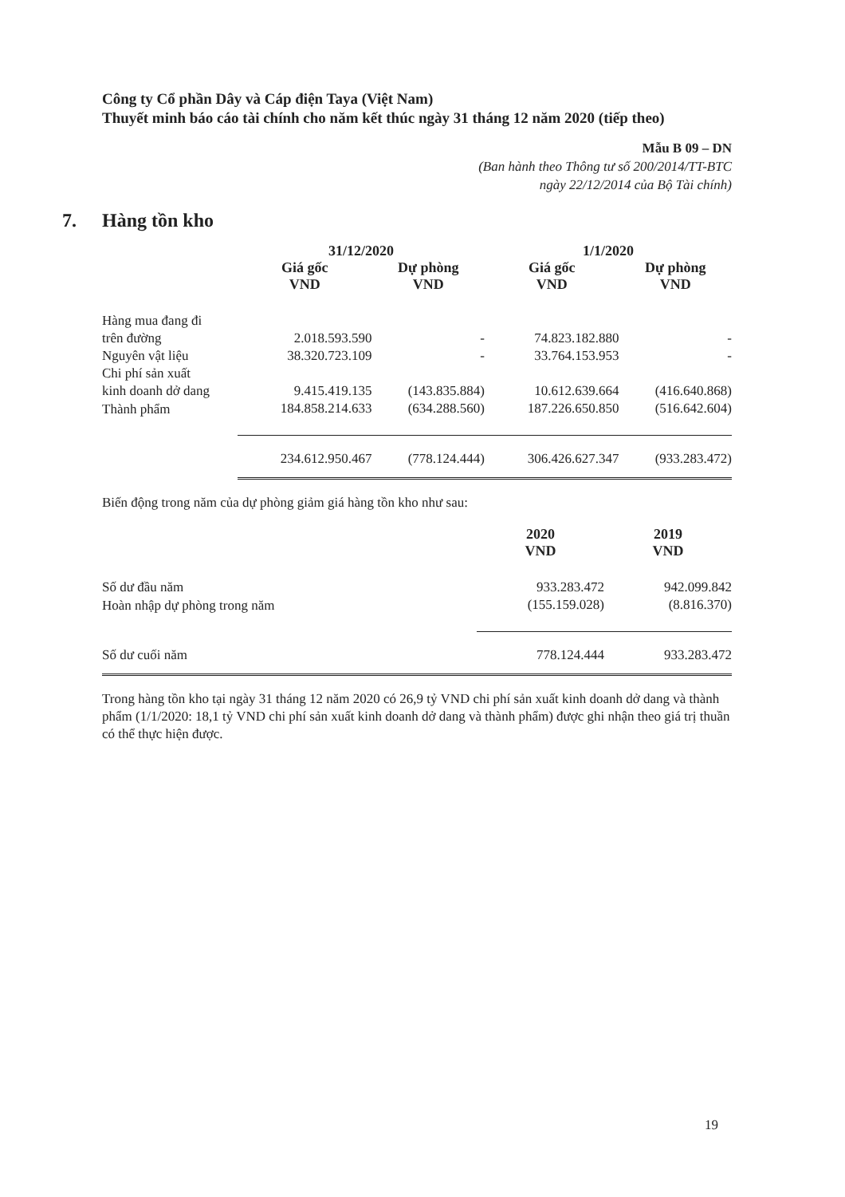Công ty Cổ phần Dây và Cáp điện Taya (Việt Nam)
Thuyết minh báo cáo tài chính cho năm kết thúc ngày 31 tháng 12 năm 2020 (tiếp theo)
Mẫu B 09 – DN
(Ban hành theo Thông tư số 200/2014/TT-BTC
ngày 22/12/2014 của Bộ Tài chính)
7. Hàng tồn kho
| | 31/12/2020 | | 1/1/2020 | |
| --- | --- | --- | --- | --- |
| | Giá gốc VND | Dự phòng VND | Giá gốc VND | Dự phòng VND |
| Hàng mua đang đi trên đường | 2.018.593.590 | - | 74.823.182.880 | - |
| Nguyên vật liệu | 38.320.723.109 | - | 33.764.153.953 | - |
| Chi phí sản xuất kinh doanh dở dang | 9.415.419.135 | (143.835.884) | 10.612.639.664 | (416.640.868) |
| Thành phẩm | 184.858.214.633 | (634.288.560) | 187.226.650.850 | (516.642.604) |
| | 234.612.950.467 | (778.124.444) | 306.426.627.347 | (933.283.472) |
Biến động trong năm của dự phòng giảm giá hàng tồn kho như sau:
| | 2020 VND | 2019 VND |
| --- | --- | --- |
| Số dư đầu năm | 933.283.472 | 942.099.842 |
| Hoàn nhập dự phòng trong năm | (155.159.028) | (8.816.370) |
| Số dư cuối năm | 778.124.444 | 933.283.472 |
Trong hàng tồn kho tại ngày 31 tháng 12 năm 2020 có 26,9 tỷ VND chi phí sản xuất kinh doanh dở dang và thành phẩm (1/1/2020: 18,1 tỷ VND chi phí sản xuất kinh doanh dở dang và thành phẩm) được ghi nhận theo giá trị thuần có thể thực hiện được.
19